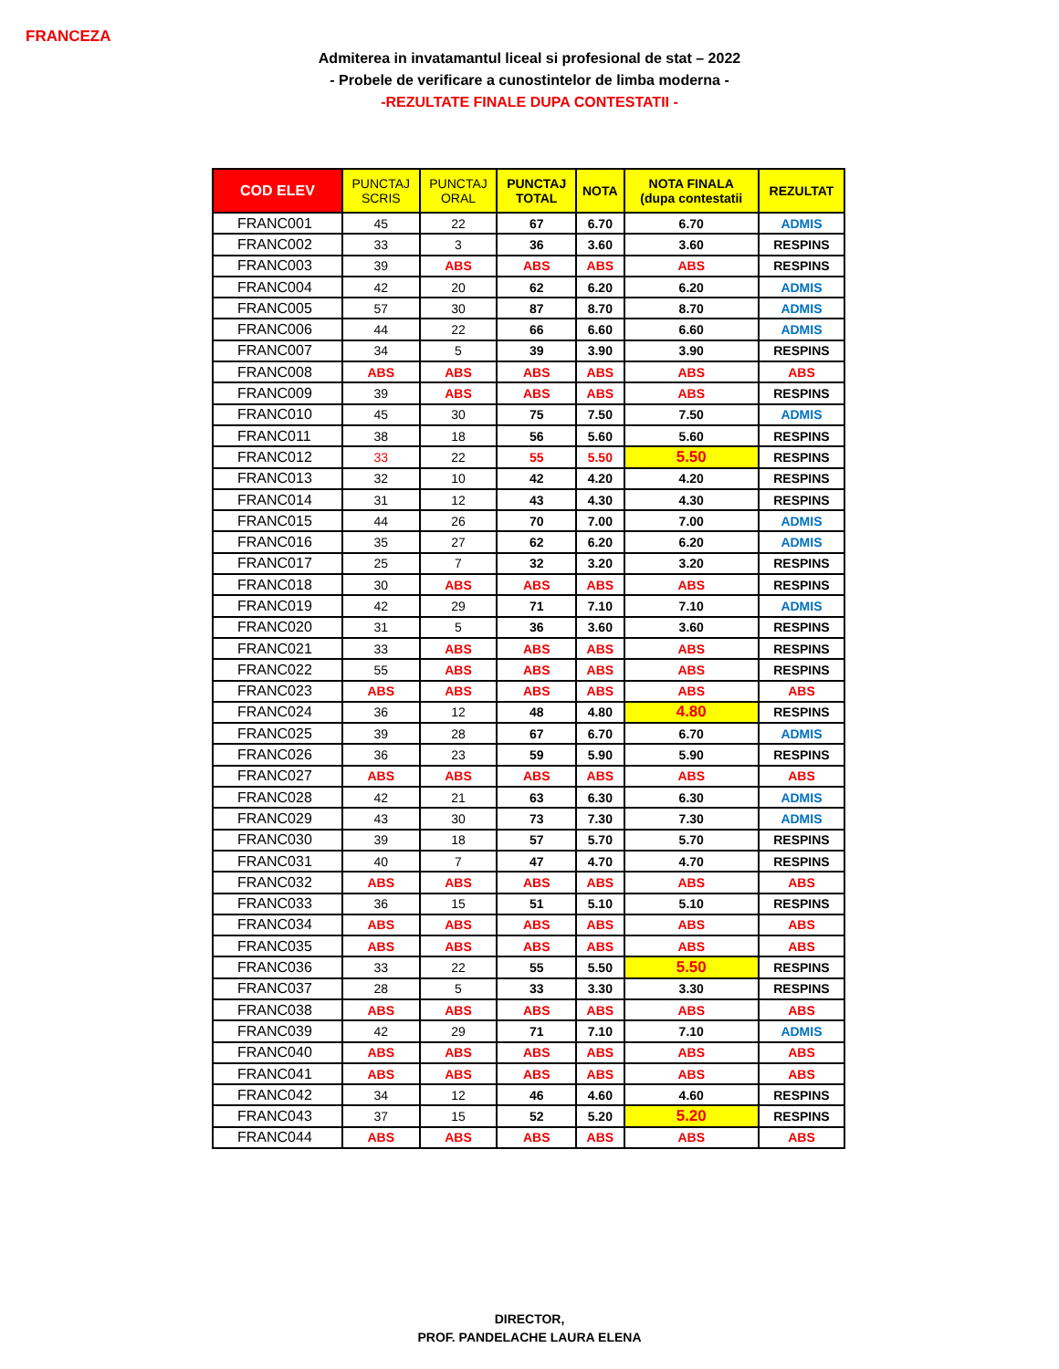FRANCEZA
Admiterea in invatamantul liceal si profesional de stat – 2022
- Probele de verificare a cunostintelor de limba moderna -
-REZULTATE FINALE DUPA CONTESTATII -
| COD ELEV | PUNCTAJ SCRIS | PUNCTAJ ORAL | PUNCTAJ TOTAL | NOTA | NOTA FINALA (dupa contestatii | REZULTAT |
| --- | --- | --- | --- | --- | --- | --- |
| FRANC001 | 45 | 22 | 67 | 6.70 | 6.70 | ADMIS |
| FRANC002 | 33 | 3 | 36 | 3.60 | 3.60 | RESPINS |
| FRANC003 | 39 | ABS | ABS | ABS | ABS | RESPINS |
| FRANC004 | 42 | 20 | 62 | 6.20 | 6.20 | ADMIS |
| FRANC005 | 57 | 30 | 87 | 8.70 | 8.70 | ADMIS |
| FRANC006 | 44 | 22 | 66 | 6.60 | 6.60 | ADMIS |
| FRANC007 | 34 | 5 | 39 | 3.90 | 3.90 | RESPINS |
| FRANC008 | ABS | ABS | ABS | ABS | ABS | ABS |
| FRANC009 | 39 | ABS | ABS | ABS | ABS | RESPINS |
| FRANC010 | 45 | 30 | 75 | 7.50 | 7.50 | ADMIS |
| FRANC011 | 38 | 18 | 56 | 5.60 | 5.60 | RESPINS |
| FRANC012 | 33 | 22 | 55 | 5.50 | 5.50 | RESPINS |
| FRANC013 | 32 | 10 | 42 | 4.20 | 4.20 | RESPINS |
| FRANC014 | 31 | 12 | 43 | 4.30 | 4.30 | RESPINS |
| FRANC015 | 44 | 26 | 70 | 7.00 | 7.00 | ADMIS |
| FRANC016 | 35 | 27 | 62 | 6.20 | 6.20 | ADMIS |
| FRANC017 | 25 | 7 | 32 | 3.20 | 3.20 | RESPINS |
| FRANC018 | 30 | ABS | ABS | ABS | ABS | RESPINS |
| FRANC019 | 42 | 29 | 71 | 7.10 | 7.10 | ADMIS |
| FRANC020 | 31 | 5 | 36 | 3.60 | 3.60 | RESPINS |
| FRANC021 | 33 | ABS | ABS | ABS | ABS | RESPINS |
| FRANC022 | 55 | ABS | ABS | ABS | ABS | RESPINS |
| FRANC023 | ABS | ABS | ABS | ABS | ABS | ABS |
| FRANC024 | 36 | 12 | 48 | 4.80 | 4.80 | RESPINS |
| FRANC025 | 39 | 28 | 67 | 6.70 | 6.70 | ADMIS |
| FRANC026 | 36 | 23 | 59 | 5.90 | 5.90 | RESPINS |
| FRANC027 | ABS | ABS | ABS | ABS | ABS | ABS |
| FRANC028 | 42 | 21 | 63 | 6.30 | 6.30 | ADMIS |
| FRANC029 | 43 | 30 | 73 | 7.30 | 7.30 | ADMIS |
| FRANC030 | 39 | 18 | 57 | 5.70 | 5.70 | RESPINS |
| FRANC031 | 40 | 7 | 47 | 4.70 | 4.70 | RESPINS |
| FRANC032 | ABS | ABS | ABS | ABS | ABS | ABS |
| FRANC033 | 36 | 15 | 51 | 5.10 | 5.10 | RESPINS |
| FRANC034 | ABS | ABS | ABS | ABS | ABS | ABS |
| FRANC035 | ABS | ABS | ABS | ABS | ABS | ABS |
| FRANC036 | 33 | 22 | 55 | 5.50 | 5.50 | RESPINS |
| FRANC037 | 28 | 5 | 33 | 3.30 | 3.30 | RESPINS |
| FRANC038 | ABS | ABS | ABS | ABS | ABS | ABS |
| FRANC039 | 42 | 29 | 71 | 7.10 | 7.10 | ADMIS |
| FRANC040 | ABS | ABS | ABS | ABS | ABS | ABS |
| FRANC041 | ABS | ABS | ABS | ABS | ABS | ABS |
| FRANC042 | 34 | 12 | 46 | 4.60 | 4.60 | RESPINS |
| FRANC043 | 37 | 15 | 52 | 5.20 | 5.20 | RESPINS |
| FRANC044 | ABS | ABS | ABS | ABS | ABS | ABS |
DIRECTOR,
PROF. PANDELACHE LAURA ELENA